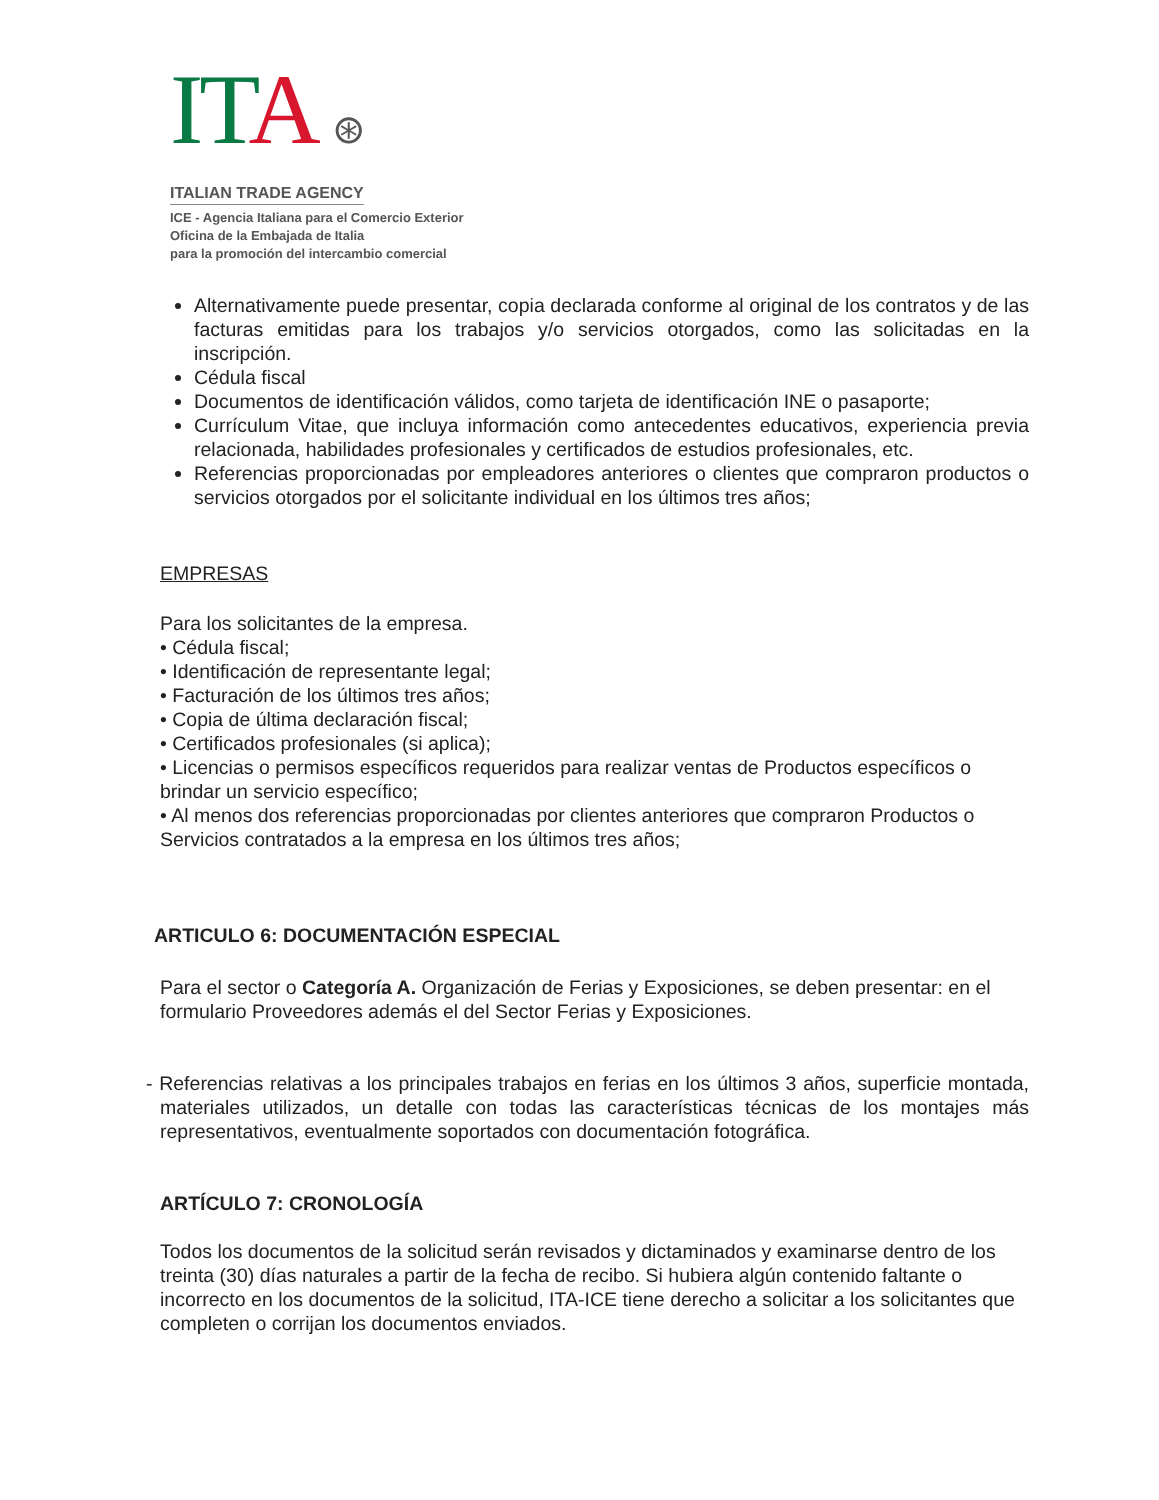ITA ⊛
ITALIAN TRADE AGENCY
ICE - Agencia Italiana para el Comercio Exterior
Oficina de la Embajada de Italia
para la promoción del intercambio comercial
Alternativamente puede presentar, copia declarada conforme al original de los contratos y de las facturas emitidas para los trabajos y/o servicios otorgados, como las solicitadas en la inscripción.
Cédula fiscal
Documentos de identificación válidos, como tarjeta de identificación INE o pasaporte;
Currículum Vitae, que incluya información como antecedentes educativos, experiencia previa relacionada, habilidades profesionales y certificados de estudios profesionales, etc.
Referencias proporcionadas por empleadores anteriores o clientes que compraron productos o servicios otorgados por el solicitante individual en los últimos tres años;
EMPRESAS
Para los solicitantes de la empresa.
• Cédula fiscal;
• Identificación de representante legal;
• Facturación de los últimos tres años;
• Copia de última declaración fiscal;
• Certificados profesionales (si aplica);
• Licencias o permisos específicos requeridos para realizar ventas de Productos específicos o brindar un servicio específico;
• Al menos dos referencias proporcionadas por clientes anteriores que compraron Productos o Servicios contratados a la empresa en los últimos tres años;
ARTICULO 6: DOCUMENTACIÓN ESPECIAL
Para el sector o Categoría A. Organización de Ferias y Exposiciones, se deben presentar: en el formulario Proveedores además el del Sector Ferias y Exposiciones.
- Referencias relativas a los principales trabajos en ferias en los últimos 3 años, superficie montada, materiales utilizados, un detalle con todas las características técnicas de los montajes más representativos, eventualmente soportados con documentación fotográfica.
ARTÍCULO 7: CRONOLOGÍA
Todos los documentos de la solicitud serán revisados y dictaminados y examinarse dentro de los treinta (30) días naturales a partir de la fecha de recibo. Si hubiera algún contenido faltante o incorrecto en los documentos de la solicitud, ITA-ICE tiene derecho a solicitar a los solicitantes que completen o corrijan los documentos enviados.